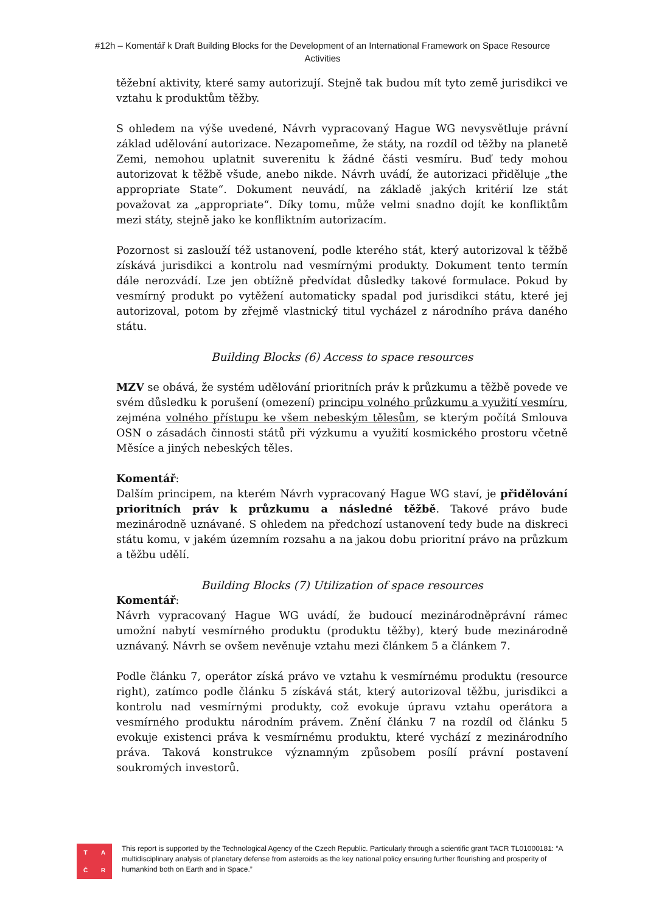#12h – Komentář k Draft Building Blocks for the Development of an International Framework on Space Resource Activities
těžební aktivity, které samy autorizují. Stejně tak budou mít tyto země jurisdikci ve vztahu k produktům těžby.
S ohledem na výše uvedené, Návrh vypracovaný Hague WG nevysvětluje právní základ udělování autorizace. Nezapomeňme, že státy, na rozdíl od těžby na planetě Zemi, nemohou uplatnit suverenitu k žádné části vesmíru. Buď tedy mohou autorizovat k těžbě všude, anebo nikde. Návrh uvádí, že autorizaci přiděluje „the appropriate State“. Dokument neuvádí, na základě jakých kritérií lze stát považovat za „appropriate“. Díky tomu, může velmi snadno dojít ke konfliktům mezi státy, stejně jako ke konfliktním autorizacím.
Pozornost si zaslouží též ustanovení, podle kterého stát, který autorizoval k těžbě získává jurisdikci a kontrolu nad vesmírnými produkty. Dokument tento termín dále nerozvádí. Lze jen obtížně předvídat důsledky takové formulace. Pokud by vesmírný produkt po vytěžení automaticky spadal pod jurisdikci státu, které jej autorizoval, potom by zřejmě vlastnický titul vycházel z národního práva daného státu.
Building Blocks (6) Access to space resources
MZV se obává, že systém udělování prioritních práv k průzkumu a těžbě povede ve svém důsledku k porušení (omezení) principu volného průzkumu a využití vesmíru, zejména volného přístupu ke všem nebeským tělesům, se kterým počítá Smlouva OSN o zásadách činnosti států při výzkumu a využití kosmického prostoru včetně Měsíce a jiných nebeských těles.
Komentář:
Dalším principem, na kterém Návrh vypracovaný Hague WG staví, je přidělování prioritních práv k průzkumu a následné těžbě. Takové právo bude mezinárodně uznávané. S ohledem na předchozí ustanovení tedy bude na diskreci státu komu, v jakém územním rozsahu a na jakou dobu prioritní právo na průzkum a těžbu udělí.
Building Blocks (7) Utilization of space resources
Komentář:
Návrh vypracovaný Hague WG uvádí, že budoucí mezinárodněprávní rámec umožní nabytí vesmírného produktu (produktu těžby), který bude mezinárodně uznávaný. Návrh se ovšem nevěnuje vztahu mezi článkem 5 a článkem 7.
Podle článku 7, operátor získá právo ve vztahu k vesmírnému produktu (resource right), zatímco podle článku 5 získává stát, který autorizoval těžbu, jurisdikci a kontrolu nad vesmírnými produkty, což evokuje úpravu vztahu operátora a vesmírného produktu národním právem. Znění článku 7 na rozdíl od článku 5 evokuje existenci práva k vesmírnému produktu, které vychází z mezinárodního práva. Taková konstrukce významným způsobem posílí právní postavení soukromých investorů.
TAČR
This report is supported by the Technological Agency of the Czech Republic. Particularly through a scientific grant TACR TL01000181: “A multidisciplinary analysis of planetary defense from asteroids as the key national policy ensuring further flourishing and prosperity of humankind both on Earth and in Space.”